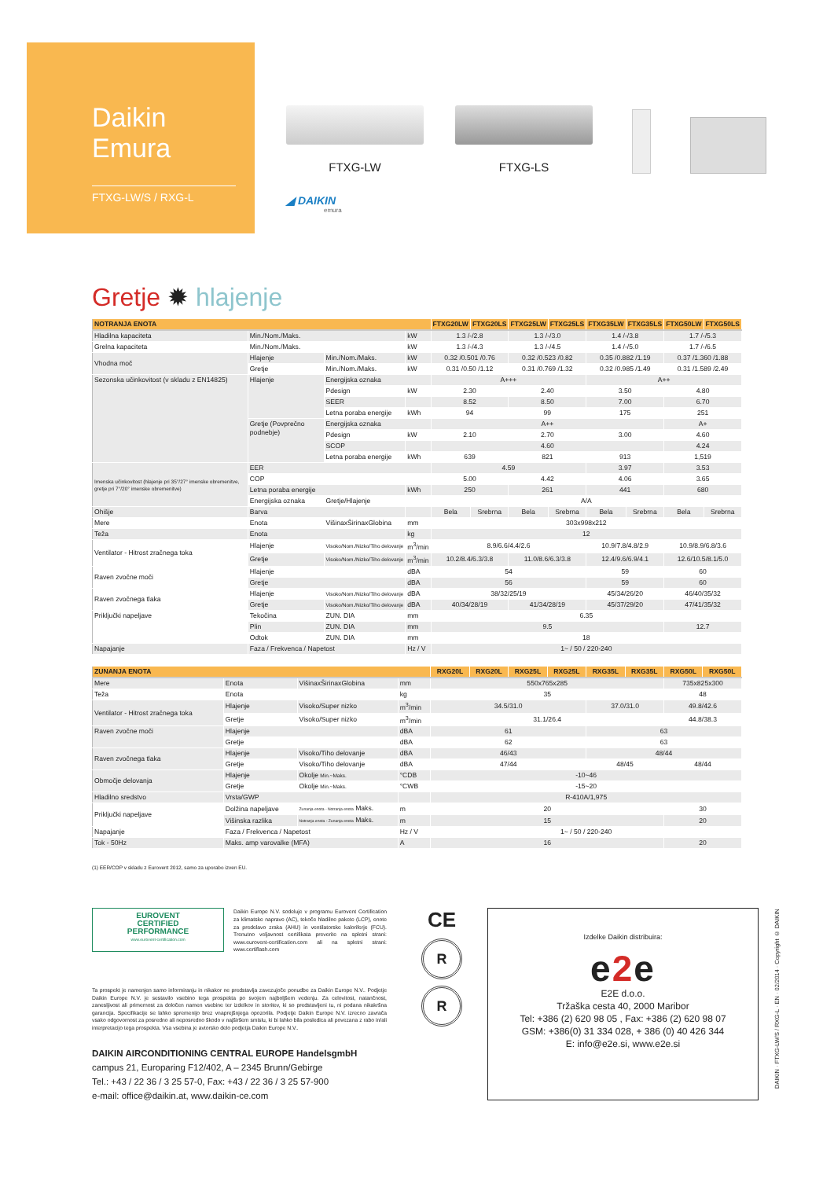Daikin
Emura
FTXG-LW/S / RXG-L
FTXG-LW
FTXG-LS
◢ DAIKIN
emura
Gretje ✹ hlajenje
| NOTRANJA ENOTA | | | | FTXG20LW | FTXG20LS | FTXG25LW | FTXG25LS | FTXG35LW | FTXG35LS | FTXG50LW | FTXG50LS |
| --- | --- | --- | --- | --- | --- | --- | --- | --- | --- | --- | --- |
| Hladilna kapaciteta | Min./Nom./Maks. | | kW | 1.3 /-/2.8 | | 1.3 /-/3.0 | | 1.4 /-/3.8 | | 1.7 /-/5.3 | |
| Grelna kapaciteta | Min./Nom./Maks. | | kW | 1.3 /-/4.3 | | 1.3 /-/4.5 | | 1.4 /-/5.0 | | 1.7 /-/6.5 | |
| Vhodna moč | Hlajenje | Min./Nom./Maks. | kW | 0.32 /0.501 /0.76 | | 0.32 /0.523 /0.82 | | 0.35 /0.882 /1.19 | | 0.37 /1.360 /1.88 | |
| | Gretje | Min./Nom./Maks. | kW | 0.31 /0.50 /1.12 | | 0.31 /0.769 /1.32 | | 0.32 /0.985 /1.49 | | 0.31 /1.589 /2.49 | |
| Sezonska učinkovitost (v skladu z EN14825) | Hlajenje | Energijska oznaka | | A+++ | | | | A++ | | | |
| | | Pdesign | kW | 2.30 | | 2.40 | | 3.50 | | 4.80 | |
| | | SEER | | 8.52 | | 8.50 | | 7.00 | | 6.70 | |
| | | Letna poraba energije | kWh | 94 | | 99 | | 175 | | 251 | |
| | Gretje (Povprečno podnebje) | Energijska oznaka | | A++ | | | | | | A+ | |
| | | Pdesign | kW | 2.10 | | 2.70 | | 3.00 | | 4.60 | |
| | | SCOP | | 4.60 | | | | | | 4.24 | |
| | | Letna poraba energije | kWh | 639 | | 821 | | 913 | | 1,519 | |
| Imenska učinkovitost (hlajenje pri 35°/27° imenske obremenitve, gretje pri 7°/20° imenske obremenitve) | EER | | | 4.59 | | | | 3.97 | | 3.53 | |
| | COP | | | 5.00 | | 4.42 | | 4.06 | | 3.65 | |
| | Letna poraba energije | | kWh | 250 | | 261 | | 441 | | 680 | |
| | Energijska oznaka | Gretje/Hlajenje | | A/A | | | | | | | |
| Ohišje | Barva | | | Bela | Srebrna | Bela | Srebrna | Bela | Srebrna | Bela | Srebrna |
| Mere | Enota | VišinaxŠirinaxGlobina | mm | 303x998x212 | | | | | | | |
| Teža | Enota | | kg | 12 | | | | | | | |
| Ventilator - Hitrost zračnega toka | Hlajenje | Visoko/Nom./Nizko/Tiho delovanje | m<sup>3</sup>/min | 8.9/6.6/4.4/2.6 | | | | 10.9/7.8/4.8/2.9 | | 10.9/8.9/6.8/3.6 | |
| | Gretje | Visoko/Nom./Nizko/Tiho delovanje | m<sup>3</sup>/min | 10.2/8.4/6.3/3.8 | | 11.0/8.6/6.3/3.8 | | 12.4/9.6/6.9/4.1 | | 12.6/10.5/8.1/5.0 | |
| Raven zvočne moči | Hlajenje | | dBA | 54 | | | | 59 | | 60 | |
| | Gretje | | dBA | 56 | | | | 59 | | 60 | |
| Raven zvočnega tlaka | Hlajenje | Visoko/Nom./Nizko/Tiho delovanje | dBA | 38/32/25/19 | | | | 45/34/26/20 | | 46/40/35/32 | |
| | Gretje | Visoko/Nom./Nizko/Tiho delovanje | dBA | 40/34/28/19 | | 41/34/28/19 | | 45/37/29/20 | | 47/41/35/32 | |
| Priključki napeljave | Tekočina | ZUN. DIA | mm | 6.35 | | | | | | | |
| | Plin | ZUN. DIA | mm | 9.5 | | | | | | 12.7 | |
| | Odtok | ZUN. DIA | mm | 18 | | | | | | | |
| Napajanje | Faza / Frekvenca / Napetost | | Hz / V | 1~ / 50 / 220-240 | | | | | | | |
| ZUNANJA ENOTA | | | | RXG20L | RXG20L | RXG25L | RXG25L | RXG35L | RXG35L | RXG50L | RXG50L |
| --- | --- | --- | --- | --- | --- | --- | --- | --- | --- | --- | --- |
| Mere | Enota | VišinaxŠirinaxGlobina | mm | 550x765x285 | | | | | | 735x825x300 | |
| Teža | Enota | | kg | 35 | | | | | | 48 | |
| Ventilator - Hitrost zračnega toka | Hlajenje | Visoko/Super nizko | m<sup>3</sup>/min | 34.5/31.0 | | | | 37.0/31.0 | | 49.8/42.6 | |
| | Gretje | Visoko/Super nizko | m<sup>3</sup>/min | 31.1/26.4 | | | | | | 44.8/38.3 | |
| Raven zvočne moči | Hlajenje | | dBA | 61 | | | | 63 | | | |
| | Gretje | | dBA | 62 | | | | 63 | | | |
| Raven zvočnega tlaka | Hlajenje | Visoko/Tiho delovanje | dBA | 46/43 | | | | 48/44 | | | |
| | Gretje | Visoko/Tiho delovanje | dBA | 47/44 | | | | 48/45 | | 48/44 | |
| Območje delovanja | Hlajenje | Okolje Min.~Maks. | °CDB | -10~46 | | | | | | | |
| | Gretje | Okolje Min.~Maks. | °CWB | -15~20 | | | | | | | |
| Hladilno sredstvo | Vrsta/GWP | | | R-410A/1,975 | | | | | | | |
| Priključki napeljave | Dolžina napeljave | Zunanja enota - Notranja enota Maks. | m | 20 | | | | | | 30 | |
| | Višinska razlika | Notranja enota - Zunanja enota Maks. | m | 15 | | | | | | 20 | |
| Napajanje | Faza / Frekvenca / Napetost | | Hz / V | 1~ / 50 / 220-240 | | | | | | | |
| Tok - 50Hz | Maks. amp varovalke (MFA) | | A | 16 | | | | | | 20 | |
(1) EER/COP v skladu z Eurovent 2012, samo za uporabo izven EU.
EUROVENT
CERTIFIED
PERFORMANCE
www.eurovent-certification.com
Daikin Europe N.V. sodeluje v programu Eurovent Certification za klimatske naprave (AC), tekoče hladilne pakete (LCP), enote za predelavo zraka (AHU) in ventilatorske kaloriferje (FCU). Trenutno veljavnost certifikata preverite na spletni strani: www.eurovent-certification.com ali na spletni strani: www.certiflash.com
Ta prospekt je namenjen samo informiranju in nikakor ne predstavlja zavezujoče ponudbe za Daikin Europe N.V.. Podjetje Daikin Europe N.V. je sestavilo vsebino tega prospekta po svojem najboljšem vedenju. Za celovitost, natančnost, zanesljivost ali primernost za določen namen vsebine ter izdelkov in storitev, ki so predstavljeni tu, ni podana nikakršna garancija. Specifikacije se lahko spremenijo brez vnaprejšnjega opozorila. Podjetje Daikin Europe N.V. izrecno zavrača vsako odgovornost za posredno ali neposredno škodo v najširšem smislu, ki bi lahko bila posledica ali povezana z rabo in/ali interpretacijo tega prospekta. Vsa vsebina je avtorsko delo podjetja Daikin Europe N.V..
DAIKIN AIRCONDITIONING CENTRAL EUROPE HandelsgmbH
campus 21, Europaring F12/402, A – 2345 Brunn/Gebirge
Tel.: +43 / 22 36 / 3 25 57-0, Fax: +43 / 22 36 / 3 25 57-900
e-mail: office@daikin.at, www.daikin-ce.com
CE
R
R
Izdelke Daikin distribuira:
e2e
E2E d.o.o.
Tržaška cesta 40, 2000 Maribor
Tel: +386 (2) 620 98 05 , Fax: +386 (2) 620 98 07
GSM: +386(0) 31 334 028, + 386 (0) 40 426 344
E: info@e2e.si, www.e2e.si
DAIKIN · FTXG-LW/S / RXG-L · EN · 02/2014 · Copyright © DAIKIN